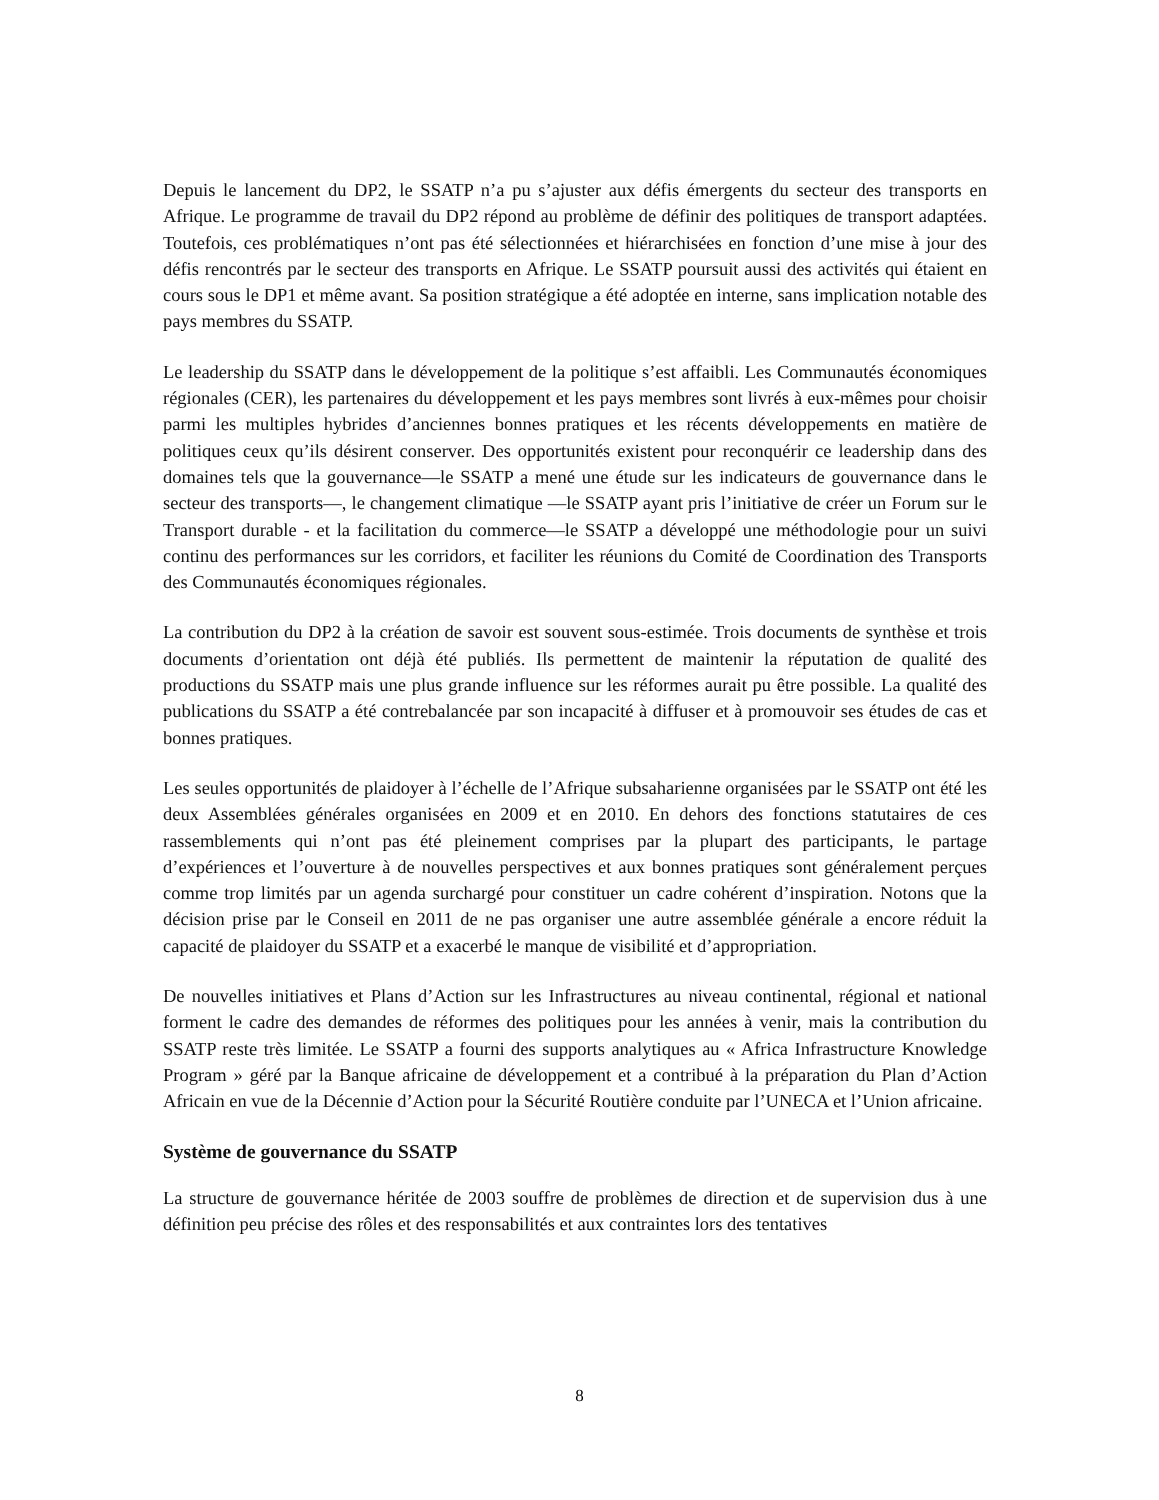Depuis le lancement du DP2, le SSATP n’a pu s’ajuster aux défis émergents du secteur des transports en Afrique. Le programme de travail du DP2 répond au problème de définir des politiques de transport adaptées. Toutefois, ces problématiques n’ont pas été sélectionnées et hiérarchisées en fonction d’une mise à jour des défis rencontrés par le secteur des transports en Afrique. Le SSATP poursuit aussi des activités qui étaient en cours sous le DP1 et même avant. Sa position stratégique a été adoptée en interne, sans implication notable des pays membres du SSATP.
Le leadership du SSATP dans le développement de la politique s’est affaibli. Les Communautés économiques régionales (CER), les partenaires du développement et les pays membres sont livrés à eux-mêmes pour choisir parmi les multiples hybrides d’anciennes bonnes pratiques et les récents développements en matière de politiques ceux qu’ils désirent conserver. Des opportunités existent pour reconquérir ce leadership dans des domaines tels que la gouvernance—le SSATP a mené une étude sur les indicateurs de gouvernance dans le secteur des transports—, le changement climatique —le SSATP ayant pris l’initiative de créer un Forum sur le Transport durable - et la facilitation du commerce—le SSATP a développé une méthodologie pour un suivi continu des performances sur les corridors, et faciliter les réunions du Comité de Coordination des Transports des Communautés économiques régionales.
La contribution du DP2 à la création de savoir est souvent sous-estimée. Trois documents de synthèse et trois documents d’orientation ont déjà été publiés. Ils permettent de maintenir la réputation de qualité des productions du SSATP mais une plus grande influence sur les réformes aurait pu être possible. La qualité des publications du SSATP a été contrebalancée par son incapacité à diffuser et à promouvoir ses études de cas et bonnes pratiques.
Les seules opportunités de plaidoyer à l’échelle de l’Afrique subsaharienne organisées par le SSATP ont été les deux Assemblées générales organisées en 2009 et en 2010. En dehors des fonctions statutaires de ces rassemblements qui n’ont pas été pleinement comprises par la plupart des participants, le partage d’expériences et l’ouverture à de nouvelles perspectives et aux bonnes pratiques sont généralement perçues comme trop limités par un agenda surchargé pour constituer un cadre cohérent d’inspiration. Notons que la décision prise par le Conseil en 2011 de ne pas organiser une autre assemblée générale a encore réduit la capacité de plaidoyer du SSATP et a exacerbé le manque de visibilité et d’appropriation.
De nouvelles initiatives et Plans d’Action sur les Infrastructures au niveau continental, régional et national forment le cadre des demandes de réformes des politiques pour les années à venir, mais la contribution du SSATP reste très limitée. Le SSATP a fourni des supports analytiques au « Africa Infrastructure Knowledge Program » géré par la Banque africaine de développement et a contribué à la préparation du Plan d’Action Africain en vue de la Décennie d’Action pour la Sécurité Routière conduite par l’UNECA et l’Union africaine.
Système de gouvernance du SSATP
La structure de gouvernance héritée de 2003 souffre de problèmes de direction et de supervision dus à une définition peu précise des rôles et des responsabilités et aux contraintes lors des tentatives
8